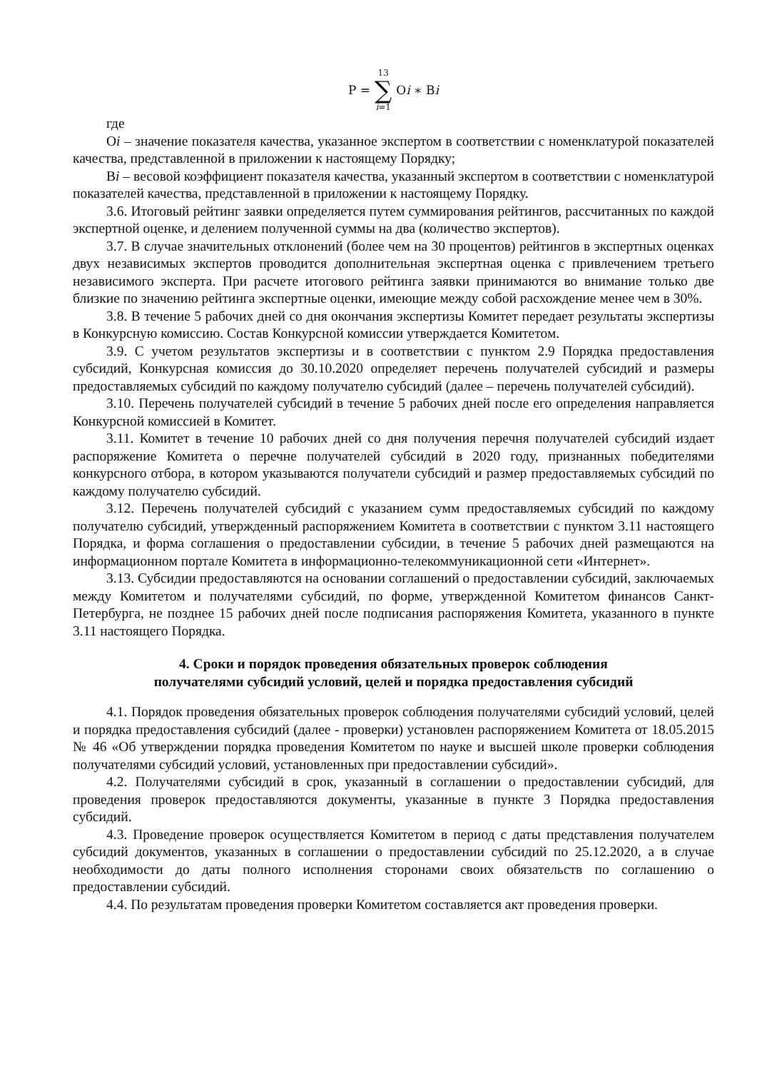| P = | 13 ∑ i =1 | O i ∗ B i |
где
Оi – значение показателя качества, указанное экспертом в соответствии с номенклатурой показателей качества, представленной в приложении к настоящему Порядку;
Вi – весовой коэффициент показателя качества, указанный экспертом в соответствии с номенклатурой показателей качества, представленной в приложении к настоящему Порядку.
3.6. Итоговый рейтинг заявки определяется путем суммирования рейтингов, рассчитанных по каждой экспертной оценке, и делением полученной суммы на два (количество экспертов).
3.7. В случае значительных отклонений (более чем на 30 процентов) рейтингов в экспертных оценках двух независимых экспертов проводится дополнительная экспертная оценка с привлечением третьего независимого эксперта. При расчете итогового рейтинга заявки принимаются во внимание только две близкие по значению рейтинга экспертные оценки, имеющие между собой расхождение менее чем в 30%.
3.8. В течение 5 рабочих дней со дня окончания экспертизы Комитет передает результаты экспертизы в Конкурсную комиссию. Состав Конкурсной комиссии утверждается Комитетом.
3.9. С учетом результатов экспертизы и в соответствии с пунктом 2.9 Порядка предоставления субсидий, Конкурсная комиссия до 30.10.2020 определяет перечень получателей субсидий и размеры предоставляемых субсидий по каждому получателю субсидий (далее – перечень получателей субсидий).
3.10. Перечень получателей субсидий в течение 5 рабочих дней после его определения направляется Конкурсной комиссией в Комитет.
3.11. Комитет в течение 10 рабочих дней со дня получения перечня получателей субсидий издает распоряжение Комитета о перечне получателей субсидий в 2020 году, признанных победителями конкурсного отбора, в котором указываются получатели субсидий и размер предоставляемых субсидий по каждому получателю субсидий.
3.12. Перечень получателей субсидий с указанием сумм предоставляемых субсидий по каждому получателю субсидий, утвержденный распоряжением Комитета в соответствии с пунктом 3.11 настоящего Порядка, и форма соглашения о предоставлении субсидии, в течение 5 рабочих дней размещаются на информационном портале Комитета в информационно-телекоммуникационной сети «Интернет».
3.13. Субсидии предоставляются на основании соглашений о предоставлении субсидий, заключаемых между Комитетом и получателями субсидий, по форме, утвержденной Комитетом финансов Санкт-Петербурга, не позднее 15 рабочих дней после подписания распоряжения Комитета, указанного в пункте 3.11 настоящего Порядка.
4. Сроки и порядок проведения обязательных проверок соблюдения
получателями субсидий условий, целей и порядка предоставления субсидий
4.1. Порядок проведения обязательных проверок соблюдения получателями субсидий условий, целей и порядка предоставления субсидий (далее - проверки) установлен распоряжением Комитета от 18.05.2015 № 46 «Об утверждении порядка проведения Комитетом по науке и высшей школе проверки соблюдения получателями субсидий условий, установленных при предоставлении субсидий».
4.2. Получателями субсидий в срок, указанный в соглашении о предоставлении субсидий, для проведения проверок предоставляются документы, указанные в пункте 3 Порядка предоставления субсидий.
4.3. Проведение проверок осуществляется Комитетом в период с даты представления получателем субсидий документов, указанных в соглашении о предоставлении субсидий по 25.12.2020, а в случае необходимости до даты полного исполнения сторонами своих обязательств по соглашению о предоставлении субсидий.
4.4. По результатам проведения проверки Комитетом составляется акт проведения проверки.